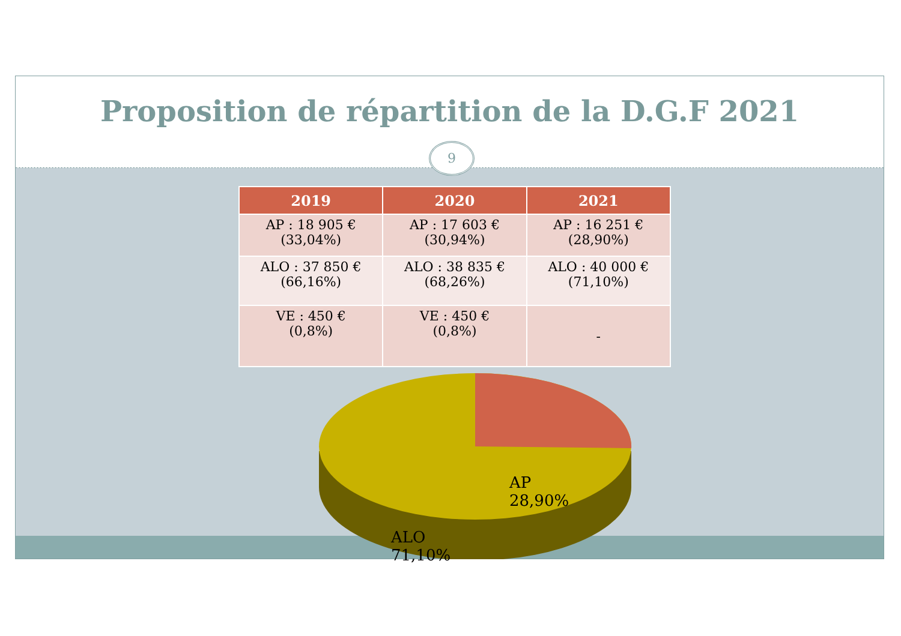Proposition de répartition de la D.G.F 2021
9
| 2019 | 2020 | 2021 |
| --- | --- | --- |
| AP : 18 905 € (33,04%) | AP : 17 603 € (30,94%) | AP : 16 251 € (28,90%) |
| ALO : 37 850 € (66,16%) | ALO : 38 835 € (68,26%) | ALO : 40 000 € (71,10%) |
| VE : 450 € (0,8%) | VE : 450 € (0,8%) | - |
AP
28,90%
ALO
71,10%